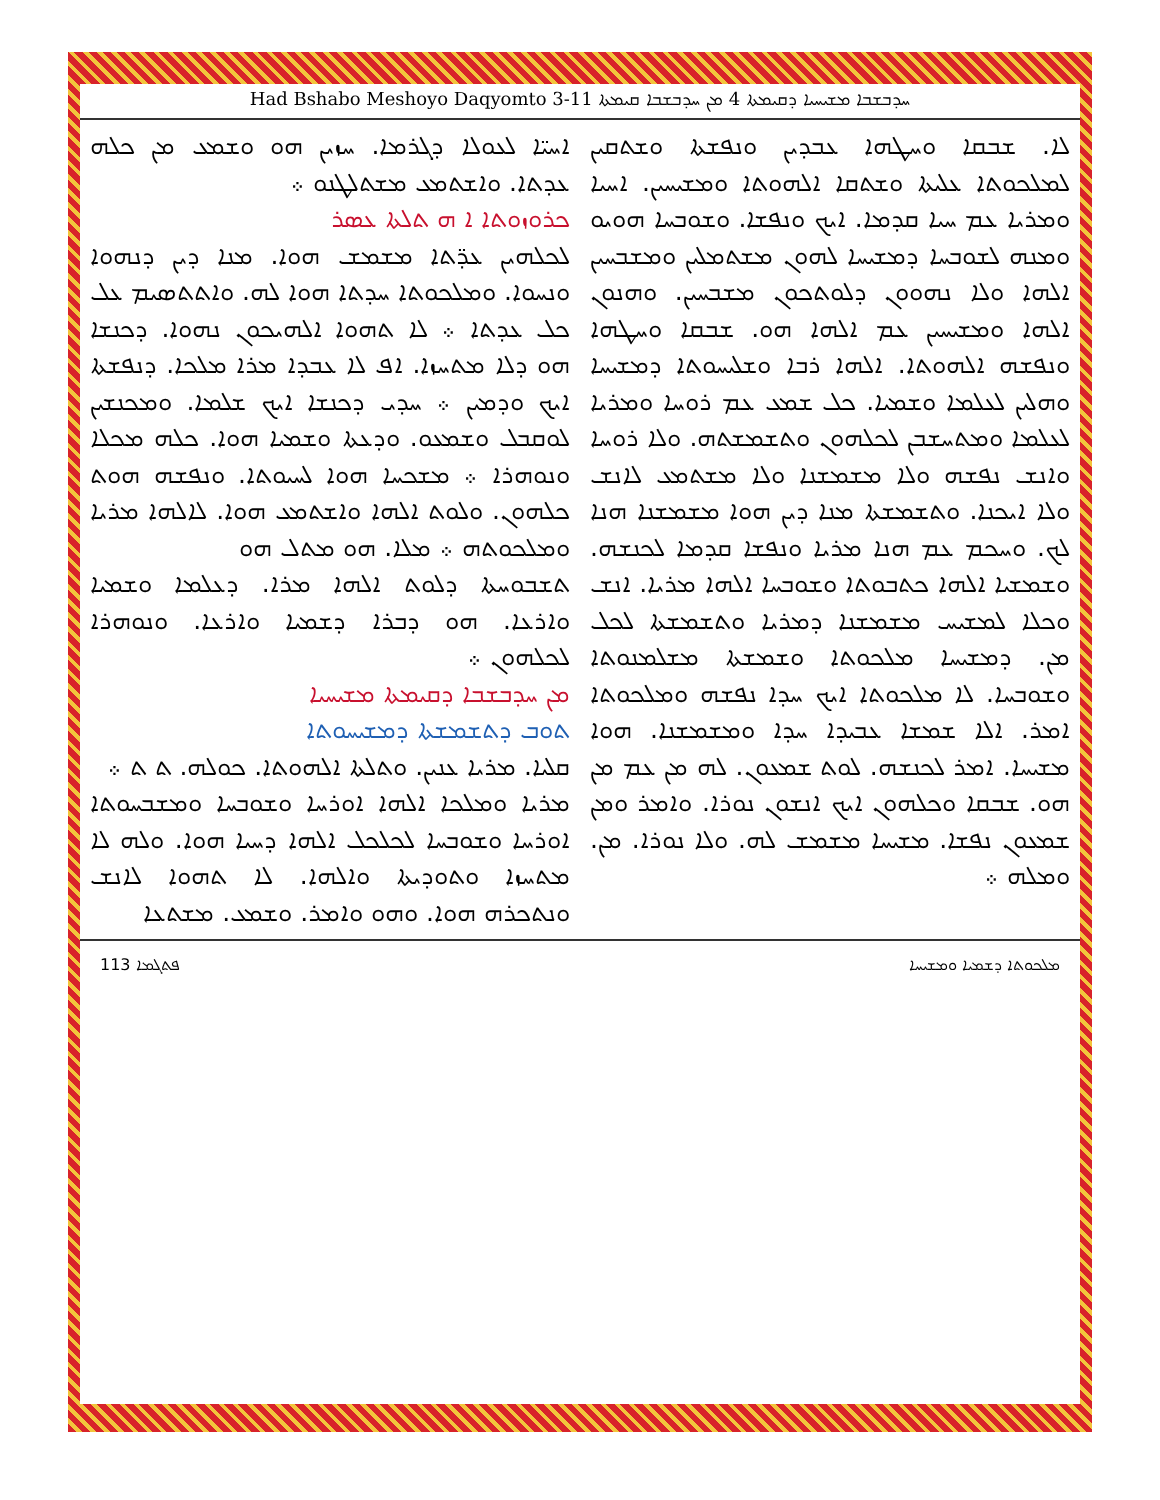Had Bshabo Meshoyo Daqyomto 3-11 ܚܕܒܫܒܐ ܡܫܝܚܝܐ ܕܩܝܡܬܐ 4 ܡܢ ܚܕܒܫܒܐ ܩܝܡܬܐ
ܐܚܝ̈ܐ ܠܥܘܠܐ ܕܓܪܡܐ. ܚܙܝܢ ܗܘ ܘܫܡܥ ܡܢ ܟܠܗ ܥܕܬܐ. ܘܐܫܬܡܥ ܡܫܬܠܛܢܘ ܀
ܟܪܘܙܘܬܐ ܐ ܗ ܬܠܬܐ ܥܣܪ
ܠܟܠܗܝܢ ܥܕ̈ܬܐ ܡܫܡܫ ܗܘܐ. ܡܢܐ ܕܝܢ ܕܢܗܘܐ ܘܢܚܘܐ. ܘܡܠܟܘܬܐ ܚܕܬܐ ܗܘܐ ܠܗ. ܘܐܬܬܣܝܡ ܥܠ ܟܠ ܥܕܬܐ ܀ ܠܐ ܬܗܘܐ ܐܠܗܝܟܘܢ ܢܗܘܐ. ܕܟܢܫܐ ܗܘ ܕܠܐ ܡܬܚܙܐ. ܐܦ ܠܐ ܥܒܕܐ ܡܪܐ ܡܠܟܐ. ܕܢܦܫܬܐ ܐܝܟ ܘܕܡܝܢ ܀ ܚܕܝ ܕܟܢܫܐ ܐܝܟ ܫܠܡܐ. ܘܡܟܢܫܝܢ ܠܘܩܒܠ ܘܫܡܥܘ. ܘܕܥܬܐ ܘܫܡܝܐ ܗܘܐ. ܟܠܗ ܡܟܠܐ ܘܢܘܗܪܐ ܀ ܡܫܟܚܐ ܗܘܐ ܠܚܝܘܬܐ. ܘܢܦܫܗ ܗܘܬ ܟܠܗܘܢ. ܘܠܘܬ ܐܠܗܐ ܘܐܫܬܡܥ ܗܘܐ. ܠܐܠܗܐ ܡܪܝܐ ܘܡܠܟܘܬܗ ܀ ܡܠܐ. ܗܘ ܡܬܠ ܗܘ
ܬܫܒܘܚܬܐ ܕܠܘܬ ܐܠܗܐ ܡܪܐ. ܕܥܠܡܐ ܘܫܡܝܐ ܘܐܪܥܐ. ܗܘ ܕܒܪܐ ܕܫܡܝܐ ܘܐܪܥܐ. ܘܢܘܗܪܐ ܠܟܠܗܘܢ ܀
ܡܢ ܚܕܒܫܒܐ ܕܩܝܡܬܐ ܡܫܝܚܝܐ
ܬܘܒ ܕܬܫܡܫܬܐ ܕܡܫܝܚܘܬܐ
ܩܠܝܐ. ܡܪܝܐ ܥܢܝܢ. ܘܬܠܬܐ ܐܠܗܘܬܐ. ܟܘܠܗ. ܬ ܬ ܀
ܡܪܝܐ ܘܡܠܟܐ ܐܠܗܐ ܐܘܪܚܐ ܘܫܘܒܚܐ ܘܡܫܒܚܘܬܐ ܐܘܪܚܐ ܘܫܘܒܚܐ ܠܟܠܟܠ ܐܠܗܐ ܕܚܝܐ ܗܘܐ. ܘܠܗ ܠܐ ܡܬܚܙܐ ܘܬܘܕܝܬܐ ܘܐܠܗܐ. ܠܐ ܬܗܘܐ ܠܐܢܫ ܘܢܬܟܪܗ ܗܘܐ. ܘܗܘ ܘܐܡܪ. ܘܫܡܥ. ܡܫܬܥܐ
ܠܐ. ܫܒܩܐ ܘܚܛܗܐ ܥܒܕܝܢ ܘܢܦܫܬܐ ܘܫܬܩܝܢ ܠܡܠܟܘܬܐ ܥܠܝܬܐ ܘܫܬܩܐ ܐܠܗܘܬܐ ܘܡܫܝܚܝܢ. ܐܚܝܐ ܘܡܪܝܐ ܥܡ ܚܝܐ ܩܕܡܐ. ܐܝܟ ܘܢܦܫܐ. ܘܫܘܒܚܐ ܗܘܝܘ ܘܡܢܗ ܠܫܘܒܚܐ ܕܡܫܝܚܐ ܠܗܘܢ ܡܫܬܡܠܝܢ ܘܡܫܒܚܝܢ ܐܠܗܐ ܘܠܐ ܢܗܘܘܢ ܕܠܘܬܟܘܢ ܡܫܒܚܝܢ. ܘܗܢܘܢ ܐܠܗܐ ܘܡܫܝܚܝܢ ܥܡ ܐܠܗܐ ܗܘ. ܫܒܩܐ ܘܚܛܗܐ ܘܢܦܫܗ ܐܠܗܘܬܐ. ܐܠܗܐ ܪܒܐ ܘܫܠܝܚܘܬܐ ܕܡܫܝܚܐ ܘܗܠܝܢ ܠܥܠܡܐ ܘܫܡܝܐ. ܟܠ ܫܡܥ ܥܡ ܪܘܚܐ ܘܡܪܝܐ ܠܥܠܡܐ ܘܡܬܚܫܒܢ ܠܟܠܗܘܢ ܘܬܫܡܫܬܗ. ܘܠܐ ܪܘܚܐ ܘܐܢܫ ܢܦܫܗ ܘܠܐ ܡܫܡܫܢܐ ܘܠܐ ܡܫܬܡܥ ܠܐܢܫ ܘܠܐ ܐܝܟܢܐ. ܘܬܫܡܫܬܐ ܡܢܐ ܕܝܢ ܗܘܐ ܡܫܡܫܢܐ ܗܢܐ ܠܟ. ܘܚܟܡ ܥܡ ܗܢܐ ܡܪܝܐ ܘܢܦܫܐ ܩܕܡܐ ܠܟܢܫܗ. ܘܫܡܫܝܐ ܐܠܗܐ ܟܬܒܘܬܐ ܘܫܘܒܚܐ ܐܠܗܐ ܡܪܝܐ. ܐܢܫ ܘܟܠܐ ܠܡܫܝܚ ܡܫܡܫܢܐ ܕܡܪܝܐ ܘܬܫܡܫܬܐ ܠܟܠ ܡܢ. ܕܡܫܝܚܐ ܡܠܟܘܬܐ ܘܫܡܫܬܐ ܡܫܠܡܢܘܬܐ ܘܫܘܒܚܐ. ܠܐ ܡܠܟܘܬܐ ܐܝܟ ܚܕܐ ܢܦܫܗ ܘܡܠܟܘܬܐ ܐܡܪ. ܐܠܐ ܫܡܫܐ ܥܒܝܕܐ ܚܕܐ ܘܡܫܡܫܢܐ. ܗܘܐ ܡܫܝܚܐ. ܐܡܪ ܠܟܢܫܗ. ܠܘܬ ܫܡܥܘܢ. ܠܗ ܡܢ ܥܡ ܡܢ ܗܘ. ܫܒܩܐ ܘܟܠܗܘܢ ܐܝܟ ܐܢܫܘܢ ܢܘܪܐ. ܘܐܡܪ ܘܡܢ ܫܡܥܘܢ ܢܦܫܐ. ܡܫܝܚܐ ܡܫܡܫ ܠܗ. ܘܠܐ ܢܘܪܐ. ܡܢ. ܘܡܠܗ ܀
113 ܦܬܓܡܐ ܡܠܟܘܬܐ ܕܫܡܝܐ ܘܡܫܝܚܐ